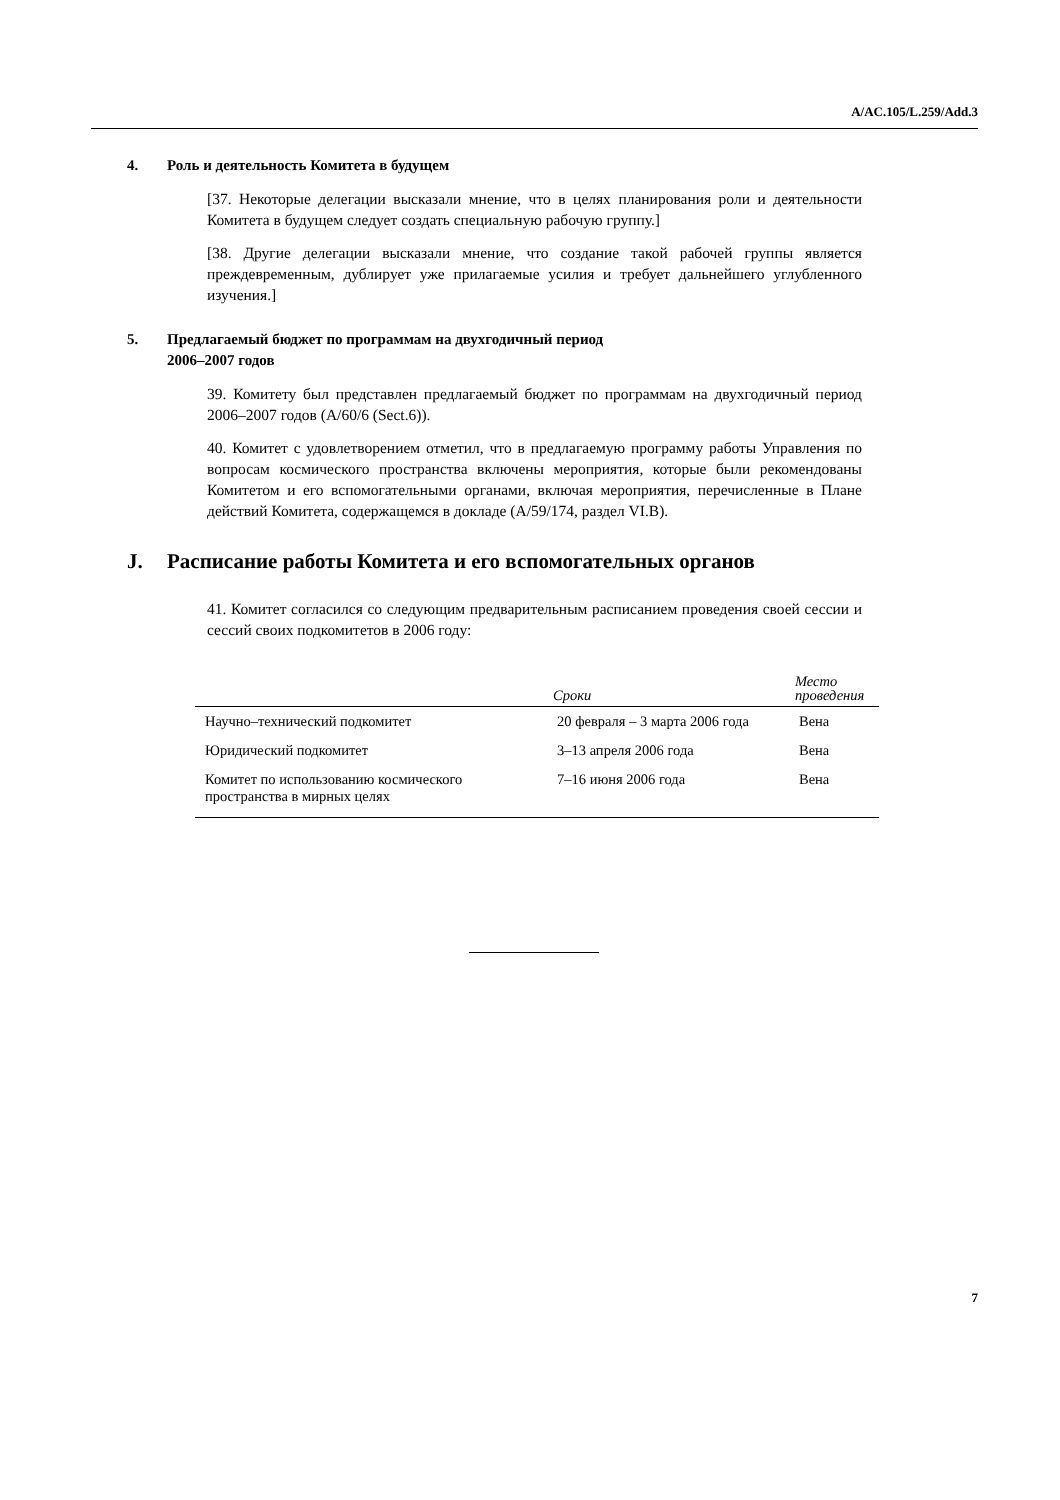A/AC.105/L.259/Add.3
4. Роль и деятельность Комитета в будущем
[37. Некоторые делегации высказали мнение, что в целях планирования роли и деятельности Комитета в будущем следует создать специальную рабочую группу.]
[38. Другие делегации высказали мнение, что создание такой рабочей группы является преждевременным, дублирует уже прилагаемые усилия и требует дальнейшего углубленного изучения.]
5. Предлагаемый бюджет по программам на двухгодичный период
2006–2007 годов
39. Комитету был представлен предлагаемый бюджет по программам на двухгодичный период 2006–2007 годов (A/60/6 (Sect.6)).
40. Комитет с удовлетворением отметил, что в предлагаемую программу работы Управления по вопросам космического пространства включены мероприятия, которые были рекомендованы Комитетом и его вспомогательными органами, включая мероприятия, перечисленные в Плане действий Комитета, содержащемся в докладе (A/59/174, раздел VI.B).
J. Расписание работы Комитета и его вспомогательных органов
41. Комитет согласился со следующим предварительным расписанием проведения своей сессии и сессий своих подкомитетов в 2006 году:
| | Сроки | Место проведения |
| --- | --- | --- |
| Научно–технический подкомитет | 20 февраля – 3 марта 2006 года | Вена |
| Юридический подкомитет | 3–13 апреля 2006 года | Вена |
| Комитет по использованию космического пространства в мирных целях | 7–16 июня 2006 года | Вена |
7